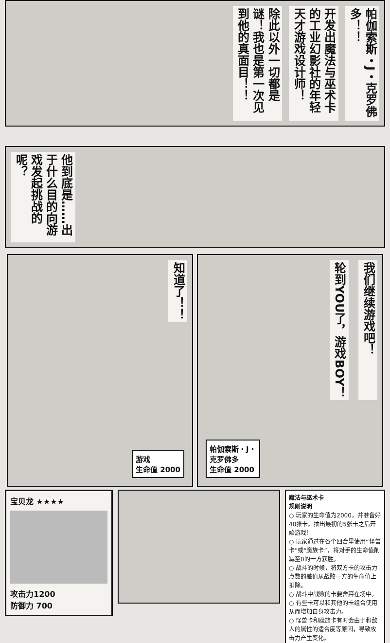帕伽索斯・J・克罗佛多！！
开发出魔法与巫术卡的工业幻影社的年轻天才游戏设计师！
除此以外一切都是谜！我也是第一次见到他的真面目！！
他到底是……出于什么目的向游戏发起挑战的呢？
知道了！！
游戏
生命值 2000
我们继续游戏吧！
轮到YOU了，游戏BOY！
帕伽索斯・J・
克罗佛多
生命值 2000
宝贝龙 ★★★★
攻击力1200
防御力 700
魔法与巫术卡
规则说明
○ 玩家的生命值为2000，并准备好40张卡。抽出最初的5张卡之后开始游戏！
○ 玩家通过在各个回合里使用“怪兽卡”或“魔族卡”，将对手的生命值削减至0的一方获胜。
○ 战斗的时候，将双方卡的攻击力点数的差值从战败一方的生命值上扣除。
○ 战斗中战败的卡要舍弃在场中。
○ 有些卡可以和其他的卡组合使用从而增加自身攻击力。
○ 怪兽卡和魔族卡有时会由于和敌人的属性的适合度等原因，导致攻击力产生变化。